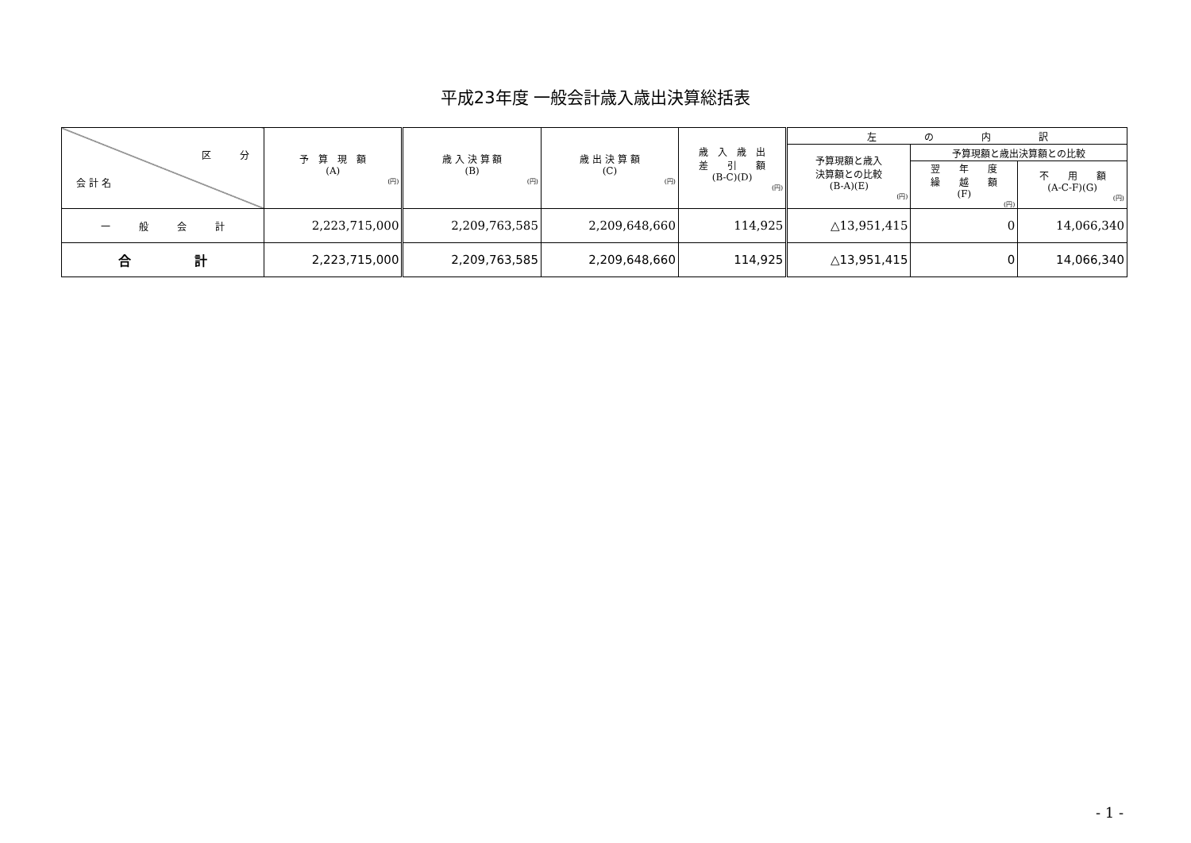平成23年度 一般会計歳入歳出決算総括表
| 区 分 会 計 名 | 予 算 現 額 (A) (円) | 歳 入 決 算 額 (B) (円) | 歳 出 決 算 額 (C) (円) | 歳 入 歳 出 差 引 額 (B-C)(D) (円) | 左 の 内 訳 | | |
| --- | --- | --- | --- | --- | --- | --- | --- |
| | | | | | 予算現額と歳入 決算額との比較 (B-A)(E) (円) | 予算現額と歳出決算額との比較 | |
| | | | | | | 翌 年 度 繰 越 額 (F) (円) | 不 用 額 (A-C-F)(G) (円) |
| 一 般 会 計 | 2,223,715,000 | 2,209,763,585 | 2,209,648,660 | 114,925 | △13,951,415 | 0 | 14,066,340 |
| 合 計 | 2,223,715,000 | 2,209,763,585 | 2,209,648,660 | 114,925 | △13,951,415 | 0 | 14,066,340 |
- 1 -